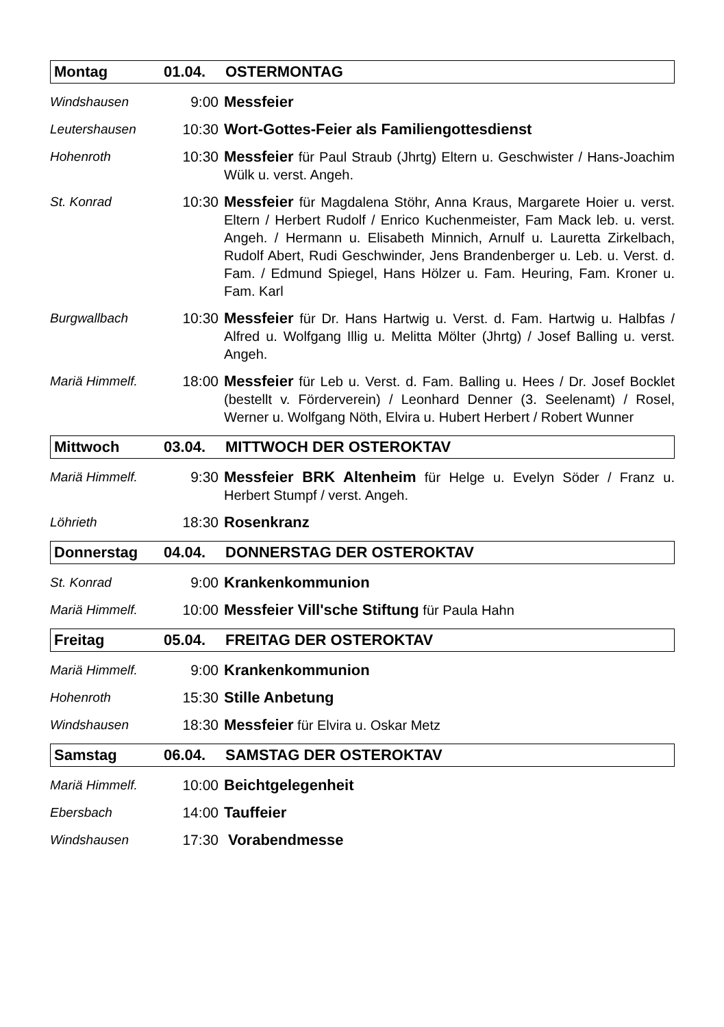Montag 01.04. OSTERMONTAG
Windshausen 9:00 Messfeier
Leutershausen 10:30 Wort-Gottes-Feier als Familiengottesdienst
Hohenroth 10:30 Messfeier für Paul Straub (Jhrtg) Eltern u. Geschwister / Hans-Joachim Wülk u. verst. Angeh.
St. Konrad 10:30 Messfeier für Magdalena Stöhr, Anna Kraus, Margarete Hoier u. verst. Eltern / Herbert Rudolf / Enrico Kuchenmeister, Fam Mack leb. u. verst. Angeh. / Hermann u. Elisabeth Minnich, Arnulf u. Lauretta Zirkelbach, Rudolf Abert, Rudi Geschwinder, Jens Brandenberger u. Leb. u. Verst. d. Fam. / Edmund Spiegel, Hans Hölzer u. Fam. Heuring, Fam. Kroner u. Fam. Karl
Burgwallbach 10:30 Messfeier für Dr. Hans Hartwig u. Verst. d. Fam. Hartwig u. Halbfas / Alfred u. Wolfgang Illig u. Melitta Mölter (Jhrtg) / Josef Balling u. verst. Angeh.
Mariä Himmelf. 18:00 Messfeier für Leb u. Verst. d. Fam. Balling u. Hees / Dr. Josef Bocklet (bestellt v. Förderverein) / Leonhard Denner (3. Seelenamt) / Rosel, Werner u. Wolfgang Nöth, Elvira u. Hubert Herbert / Robert Wunner
Mittwoch 03.04. MITTWOCH DER OSTEROKTAV
Mariä Himmelf. 9:30 Messfeier BRK Altenheim für Helge u. Evelyn Söder / Franz u. Herbert Stumpf / verst. Angeh.
Löhrieth 18:30 Rosenkranz
Donnerstag 04.04. DONNERSTAG DER OSTEROKTAV
St. Konrad 9:00 Krankenkommunion
Mariä Himmelf. 10:00 Messfeier Vill'sche Stiftung für Paula Hahn
Freitag 05.04. FREITAG DER OSTEROKTAV
Mariä Himmelf. 9:00 Krankenkommunion
Hohenroth 15:30 Stille Anbetung
Windshausen 18:30 Messfeier für Elvira u. Oskar Metz
Samstag 06.04. SAMSTAG DER OSTEROKTAV
Mariä Himmelf. 10:00 Beichtgelegenheit
Ebersbach 14:00 Tauffeier
Windshausen 17:30 Vorabendmesse